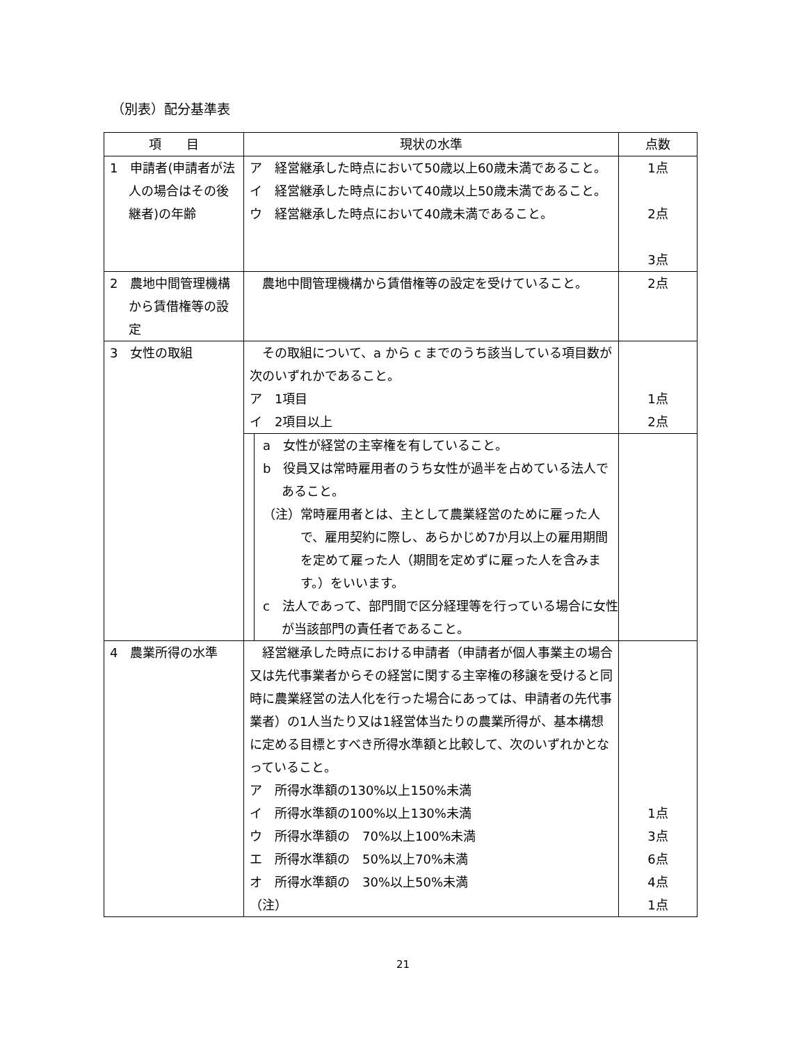（別表）配分基準表
| 項 目 | 現状の水準 | 点数 |
| --- | --- | --- |
| 1 申請者(申請者が法人の場合はその後継者)の年齢 | ア 経営継承した時点において50歳以上60歳未満であること。 イ 経営継承した時点において40歳以上50歳未満であること。 ウ 経営継承した時点において40歳未満であること。 | 1点 2点 3点 |
| 2 農地中間管理機構から賃借権等の設定 | 農地中間管理機構から賃借権等の設定を受けていること。 | 2点 |
| 3 女性の取組 | その取組について、a から c までのうち該当している項目数が次のいずれかであること。 ア 1項目 イ 2項目以上 | 1点 2点 |
| | a 女性が経営の主宰権を有していること。 b 役員又は常時雇用者のうち女性が過半を占めている法人であること。 （注）常時雇用者とは、主として農業経営のために雇った人で、雇用契約に際し、あらかじめ7か月以上の雇用期間を定めて雇った人（期間を定めずに雇った人を含みます。）をいいます。 c 法人であって、部門間で区分経理等を行っている場合に女性が当該部門の責任者であること。 | |
| 4 農業所得の水準 | 経営継承した時点における申請者（申請者が個人事業主の場合又は先代事業者からその経営に関する主宰権の移譲を受けると同時に農業経営の法人化を行った場合にあっては、申請者の先代事業者）の1人当たり又は1経営体当たりの農業所得が、基本構想に定める目標とすべき所得水準額と比較して、次のいずれかとなっていること。 ア 所得水準額の130%以上150%未満 イ 所得水準額の100%以上130%未満 ウ 所得水準額の 70%以上100%未満 エ 所得水準額の 50%以上70%未満 オ 所得水準額の 30%以上50%未満 （注） | 1点 3点 6点 4点 1点 |
21